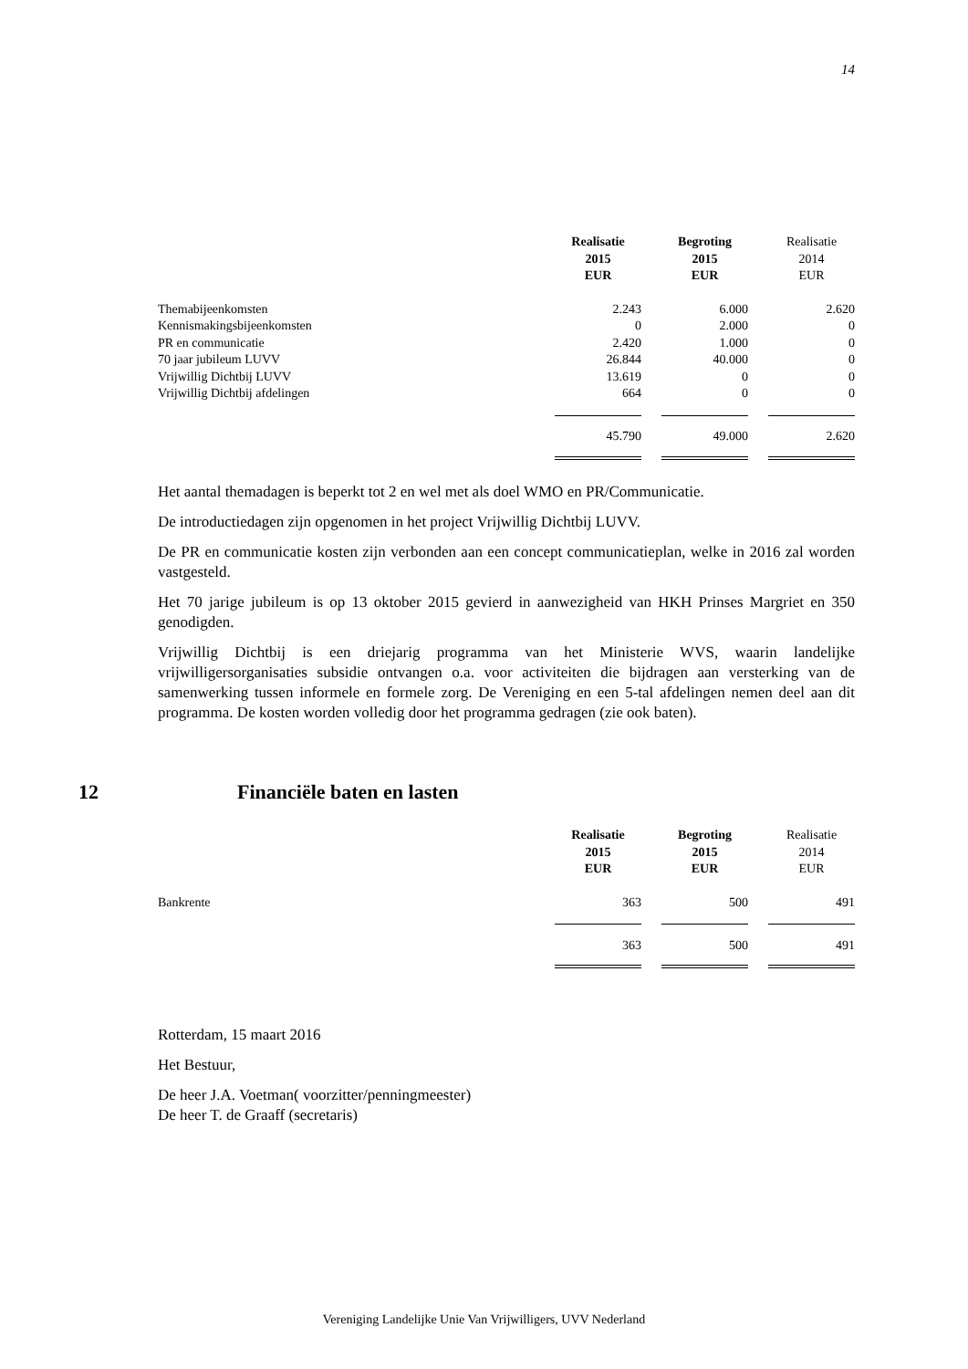14
| | Realisatie 2015 EUR | | Begroting 2015 EUR | | Realisatie 2014 EUR |
| --- | --- | --- | --- | --- | --- |
| Themabijeenkomsten | 2.243 | | 6.000 | | 2.620 |
| Kennismakingsbijeenkomsten | 0 | | 2.000 | | 0 |
| PR en communicatie | 2.420 | | 1.000 | | 0 |
| 70 jaar jubileum LUVV | 26.844 | | 40.000 | | 0 |
| Vrijwillig Dichtbij LUVV | 13.619 | | 0 | | 0 |
| Vrijwillig Dichtbij afdelingen | 664 | | 0 | | 0 |
| | 45.790 | | 49.000 | | 2.620 |
Het aantal themadagen is beperkt tot 2 en wel met als doel WMO en PR/Communicatie.
De introductiedagen zijn opgenomen in het project Vrijwillig Dichtbij LUVV.
De PR en communicatie kosten zijn verbonden aan een concept communicatieplan, welke in 2016 zal worden vastgesteld.
Het 70 jarige jubileum is op 13 oktober 2015 gevierd in aanwezigheid van HKH Prinses Margriet en 350 genodigden.
Vrijwillig Dichtbij is een driejarig programma van het Ministerie WVS, waarin landelijke vrijwilligersorganisaties subsidie ontvangen o.a. voor activiteiten die bijdragen aan versterking van de samenwerking tussen informele en formele zorg. De Vereniging en een 5-tal afdelingen nemen deel aan dit programma. De kosten worden volledig door het programma gedragen (zie ook baten).
12 Financiële baten en lasten
| | Realisatie 2015 EUR | | Begroting 2015 EUR | | Realisatie 2014 EUR |
| --- | --- | --- | --- | --- | --- |
| Bankrente | 363 | | 500 | | 491 |
| | 363 | | 500 | | 491 |
Rotterdam, 15 maart 2016
Het Bestuur,
De heer J.A. Voetman( voorzitter/penningmeester)
De heer T. de Graaff (secretaris)
Vereniging Landelijke Unie Van Vrijwilligers, UVV Nederland